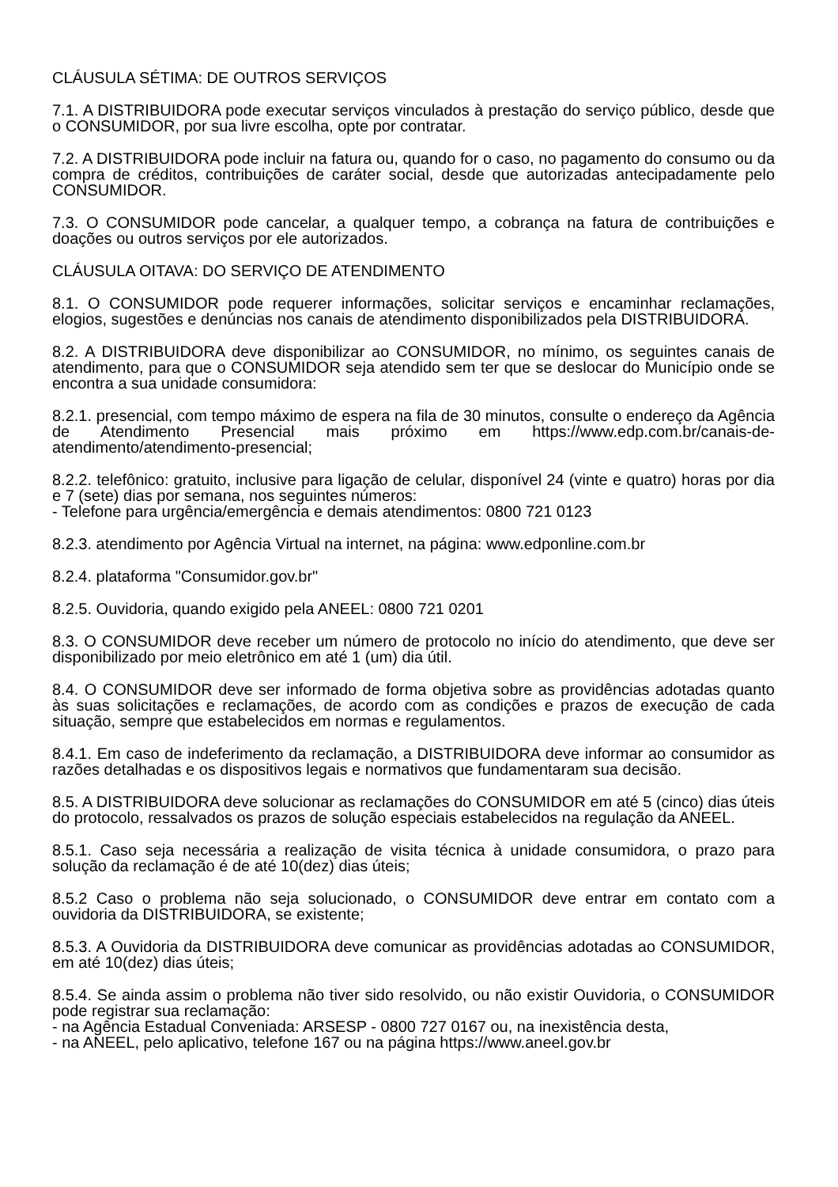CLÁUSULA SÉTIMA: DE OUTROS SERVIÇOS
7.1. A DISTRIBUIDORA pode executar serviços vinculados à prestação do serviço público, desde que o CONSUMIDOR, por sua livre escolha, opte por contratar.
7.2. A DISTRIBUIDORA pode incluir na fatura ou, quando for o caso, no pagamento do consumo ou da compra de créditos, contribuições de caráter social, desde que autorizadas antecipadamente pelo CONSUMIDOR.
7.3. O CONSUMIDOR pode cancelar, a qualquer tempo, a cobrança na fatura de contribuições e doações ou outros serviços por ele autorizados.
CLÁUSULA OITAVA: DO SERVIÇO DE ATENDIMENTO
8.1. O CONSUMIDOR pode requerer informações, solicitar serviços e encaminhar reclamações, elogios, sugestões e denúncias nos canais de atendimento disponibilizados pela DISTRIBUIDORA.
8.2. A DISTRIBUIDORA deve disponibilizar ao CONSUMIDOR, no mínimo, os seguintes canais de atendimento, para que o CONSUMIDOR seja atendido sem ter que se deslocar do Município onde se encontra a sua unidade consumidora:
8.2.1. presencial, com tempo máximo de espera na fila de 30 minutos, consulte o endereço da Agência de Atendimento Presencial mais próximo em https://www.edp.com.br/canais-de-atendimento/atendimento-presencial;
8.2.2. telefônico: gratuito, inclusive para ligação de celular, disponível 24 (vinte e quatro) horas por dia e 7 (sete) dias por semana, nos seguintes números:
- Telefone para urgência/emergência e demais atendimentos: 0800 721 0123
8.2.3. atendimento por Agência Virtual na internet, na página: www.edponline.com.br
8.2.4. plataforma "Consumidor.gov.br"
8.2.5. Ouvidoria, quando exigido pela ANEEL: 0800 721 0201
8.3. O CONSUMIDOR deve receber um número de protocolo no início do atendimento, que deve ser disponibilizado por meio eletrônico em até 1 (um) dia útil.
8.4. O CONSUMIDOR deve ser informado de forma objetiva sobre as providências adotadas quanto às suas solicitações e reclamações, de acordo com as condições e prazos de execução de cada situação, sempre que estabelecidos em normas e regulamentos.
8.4.1. Em caso de indeferimento da reclamação, a DISTRIBUIDORA deve informar ao consumidor as razões detalhadas e os dispositivos legais e normativos que fundamentaram sua decisão.
8.5. A DISTRIBUIDORA deve solucionar as reclamações do CONSUMIDOR em até 5 (cinco) dias úteis do protocolo, ressalvados os prazos de solução especiais estabelecidos na regulação da ANEEL.
8.5.1. Caso seja necessária a realização de visita técnica à unidade consumidora, o prazo para solução da reclamação é de até 10(dez) dias úteis;
8.5.2 Caso o problema não seja solucionado, o CONSUMIDOR deve entrar em contato com a ouvidoria da DISTRIBUIDORA, se existente;
8.5.3. A Ouvidoria da DISTRIBUIDORA deve comunicar as providências adotadas ao CONSUMIDOR, em até 10(dez) dias úteis;
8.5.4. Se ainda assim o problema não tiver sido resolvido, ou não existir Ouvidoria, o CONSUMIDOR pode registrar sua reclamação:
- na Agência Estadual Conveniada: ARSESP - 0800 727 0167 ou, na inexistência desta,
- na ANEEL, pelo aplicativo, telefone 167 ou na página https://www.aneel.gov.br